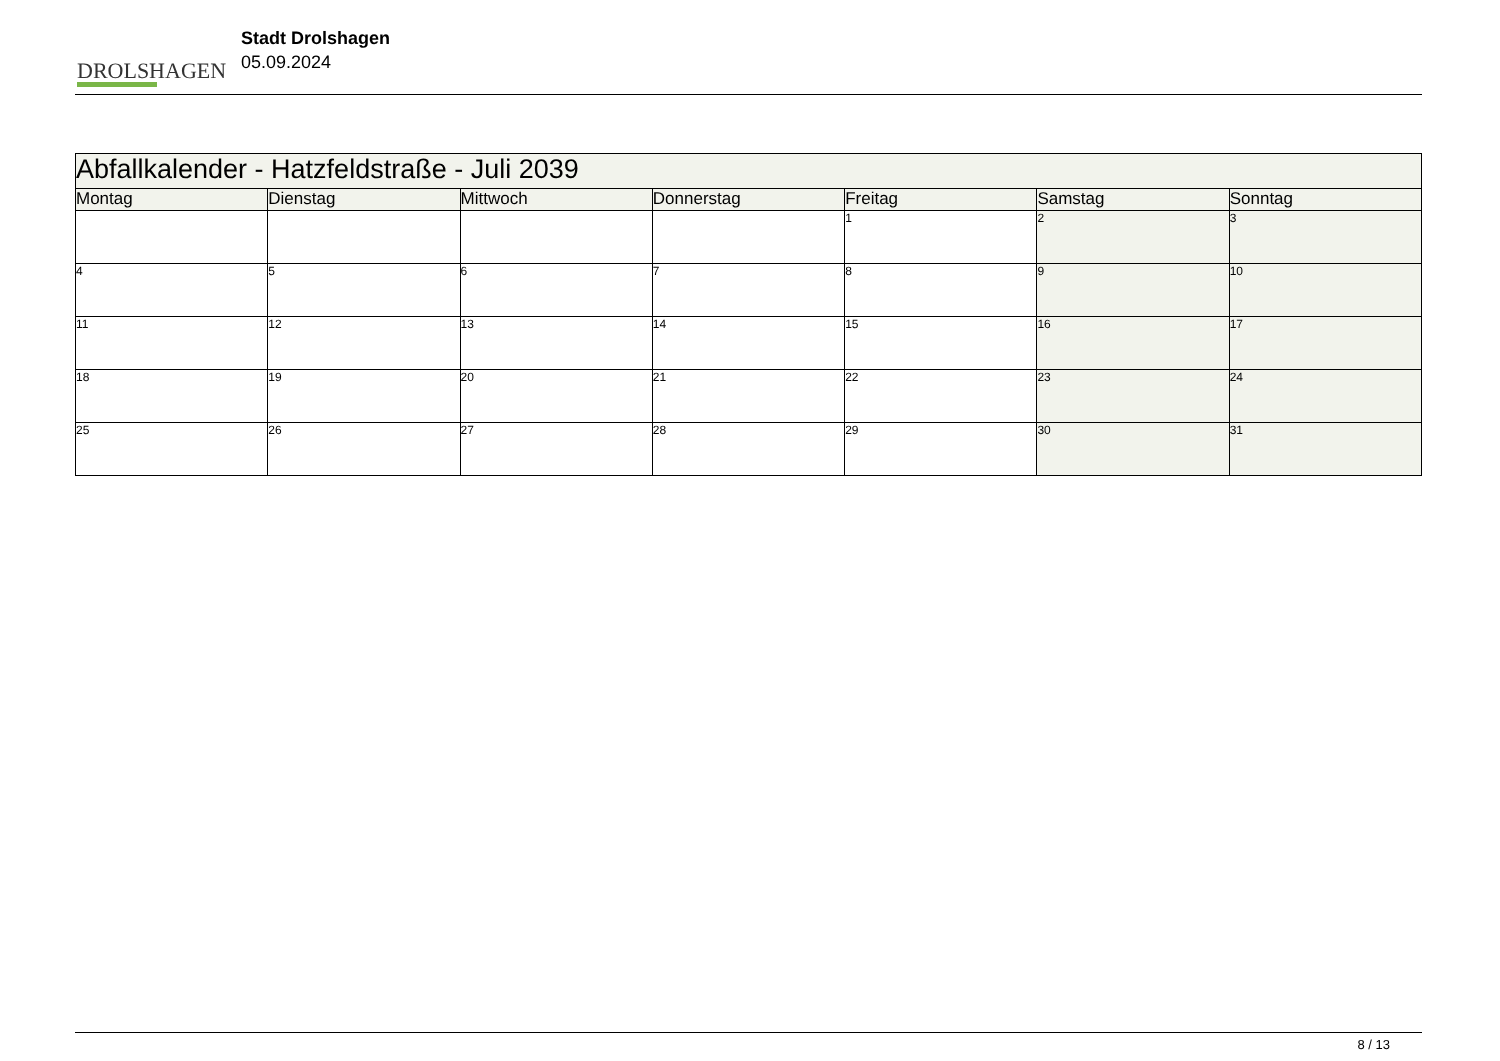DROLSHAGEN
Stadt Drolshagen
05.09.2024
| Abfallkalender - Hatzfeldstraße - Juli 2039 | | | | | | |
| Montag | Dienstag | Mittwoch | Donnerstag | Freitag | Samstag | Sonntag |
| | | | | 1 | 2 | 3 |
| 4 | 5 | 6 | 7 | 8 | 9 | 10 |
| 11 | 12 | 13 | 14 | 15 | 16 | 17 |
| 18 | 19 | 20 | 21 | 22 | 23 | 24 |
| 25 | 26 | 27 | 28 | 29 | 30 | 31 |
8 / 13